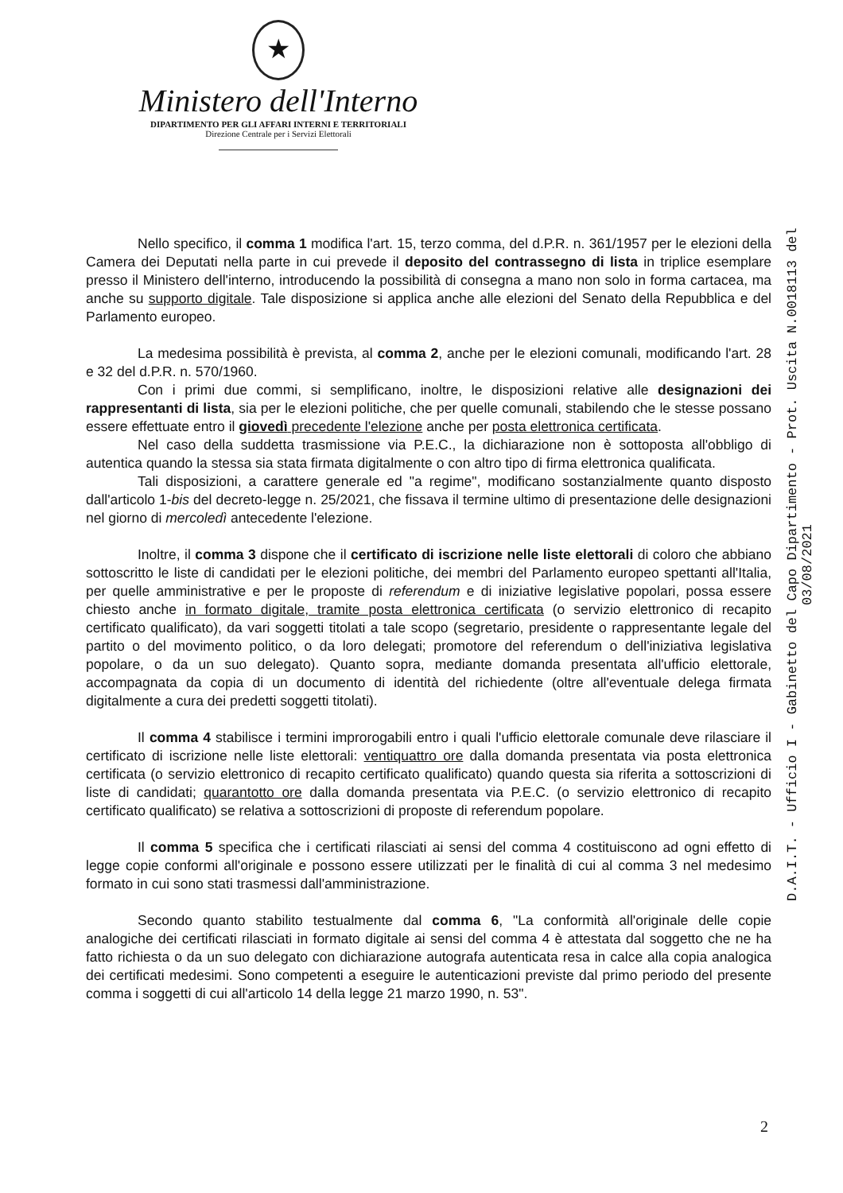★
Ministero dell'Interno
DIPARTIMENTO PER GLI AFFARI INTERNI E TERRITORIALI
Direzione Centrale per i Servizi Elettorali
D.A.I.T. - Ufficio I - Gabinetto del Capo Dipartimento - Prot. Uscita N.0018113 del 03/08/2021
Nello specifico, il comma 1 modifica l'art. 15, terzo comma, del d.P.R. n. 361/1957 per le elezioni della Camera dei Deputati nella parte in cui prevede il deposito del contrassegno di lista in triplice esemplare presso il Ministero dell'interno, introducendo la possibilità di consegna a mano non solo in forma cartacea, ma anche su supporto digitale. Tale disposizione si applica anche alle elezioni del Senato della Repubblica e del Parlamento europeo.
La medesima possibilità è prevista, al comma 2, anche per le elezioni comunali, modificando l'art. 28 e 32 del d.P.R. n. 570/1960.
Con i primi due commi, si semplificano, inoltre, le disposizioni relative alle designazioni dei rappresentanti di lista, sia per le elezioni politiche, che per quelle comunali, stabilendo che le stesse possano essere effettuate entro il giovedì precedente l'elezione anche per posta elettronica certificata.
Nel caso della suddetta trasmissione via P.E.C., la dichiarazione non è sottoposta all'obbligo di autentica quando la stessa sia stata firmata digitalmente o con altro tipo di firma elettronica qualificata.
Tali disposizioni, a carattere generale ed "a regime", modificano sostanzialmente quanto disposto dall'articolo 1-bis del decreto-legge n. 25/2021, che fissava il termine ultimo di presentazione delle designazioni nel giorno di mercoledì antecedente l'elezione.
Inoltre, il comma 3 dispone che il certificato di iscrizione nelle liste elettorali di coloro che abbiano sottoscritto le liste di candidati per le elezioni politiche, dei membri del Parlamento europeo spettanti all'Italia, per quelle amministrative e per le proposte di referendum e di iniziative legislative popolari, possa essere chiesto anche in formato digitale, tramite posta elettronica certificata (o servizio elettronico di recapito certificato qualificato), da vari soggetti titolati a tale scopo (segretario, presidente o rappresentante legale del partito o del movimento politico, o da loro delegati; promotore del referendum o dell'iniziativa legislativa popolare, o da un suo delegato). Quanto sopra, mediante domanda presentata all'ufficio elettorale, accompagnata da copia di un documento di identità del richiedente (oltre all'eventuale delega firmata digitalmente a cura dei predetti soggetti titolati).
Il comma 4 stabilisce i termini improrogabili entro i quali l'ufficio elettorale comunale deve rilasciare il certificato di iscrizione nelle liste elettorali: ventiquattro ore dalla domanda presentata via posta elettronica certificata (o servizio elettronico di recapito certificato qualificato) quando questa sia riferita a sottoscrizioni di liste di candidati; quarantotto ore dalla domanda presentata via P.E.C. (o servizio elettronico di recapito certificato qualificato) se relativa a sottoscrizioni di proposte di referendum popolare.
Il comma 5 specifica che i certificati rilasciati ai sensi del comma 4 costituiscono ad ogni effetto di legge copie conformi all'originale e possono essere utilizzati per le finalità di cui al comma 3 nel medesimo formato in cui sono stati trasmessi dall'amministrazione.
Secondo quanto stabilito testualmente dal comma 6, "La conformità all'originale delle copie analogiche dei certificati rilasciati in formato digitale ai sensi del comma 4 è attestata dal soggetto che ne ha fatto richiesta o da un suo delegato con dichiarazione autografa autenticata resa in calce alla copia analogica dei certificati medesimi. Sono competenti a eseguire le autenticazioni previste dal primo periodo del presente comma i soggetti di cui all'articolo 14 della legge 21 marzo 1990, n. 53".
2